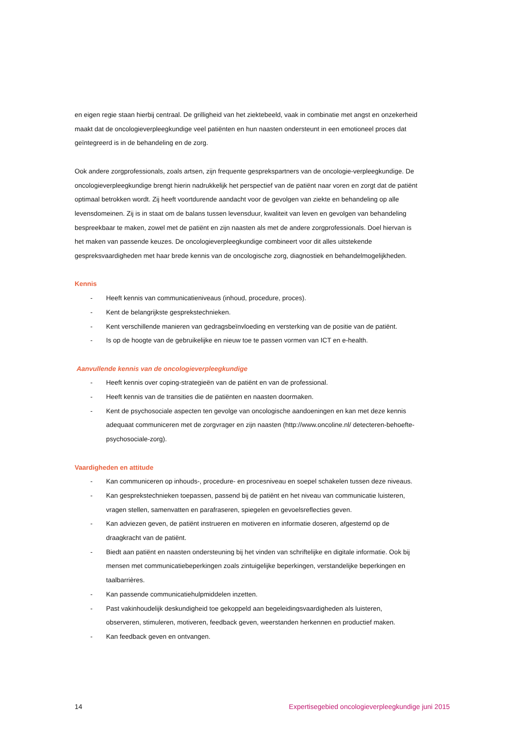en eigen regie staan hierbij centraal. De grilligheid van het ziektebeeld, vaak in combinatie met angst en onzekerheid maakt dat de oncologieverpleegkundige veel patiënten en hun naasten ondersteunt in een emotioneel proces dat geïntegreerd is in de behandeling en de zorg.
Ook andere zorgprofessionals, zoals artsen, zijn frequente gesprekspartners van de oncologie-verpleegkundige. De oncologieverpleegkundige brengt hierin nadrukkelijk het perspectief van de patiënt naar voren en zorgt dat de patiënt optimaal betrokken wordt. Zij heeft voortdurende aandacht voor de gevolgen van ziekte en behandeling op alle levensdomeinen. Zij is in staat om de balans tussen levensduur, kwaliteit van leven en gevolgen van behandeling bespreekbaar te maken, zowel met de patiënt en zijn naasten als met de andere zorgprofessionals. Doel hiervan is het maken van passende keuzes. De oncologieverpleegkundige combineert voor dit alles uitstekende gespreksvaardigheden met haar brede kennis van de oncologische zorg, diagnostiek en behandelmogelijkheden.
Kennis
- Heeft kennis van communicatieniveaus (inhoud, procedure, proces).
- Kent de belangrijkste gesprekstechnieken.
- Kent verschillende manieren van gedragsbeïnvloeding en versterking van de positie van de patiënt.
- Is op de hoogte van de gebruikelijke en nieuw toe te passen vormen van ICT en e-health.
Aanvullende kennis van de oncologieverpleegkundige
- Heeft kennis over coping-strategieën van de patiënt en van de professional.
- Heeft kennis van de transities die de patiënten en naasten doormaken.
- Kent de psychosociale aspecten ten gevolge van oncologische aandoeningen en kan met deze kennis adequaat communiceren met de zorgvrager en zijn naasten (http://www.oncoline.nl/ detecteren-behoefte-psychosociale-zorg).
Vaardigheden en attitude
- Kan communiceren op inhouds-, procedure- en procesniveau en soepel schakelen tussen deze niveaus.
- Kan gesprekstechnieken toepassen, passend bij de patiënt en het niveau van communicatie luisteren, vragen stellen, samenvatten en parafraseren, spiegelen en gevoelsreflecties geven.
- Kan adviezen geven, de patiënt instrueren en motiveren en informatie doseren, afgestemd op de draagkracht van de patiënt.
- Biedt aan patiënt en naasten ondersteuning bij het vinden van schriftelijke en digitale informatie. Ook bij mensen met communicatiebeperkingen zoals zintuigelijke beperkingen, verstandelijke beperkingen en taalbarrières.
- Kan passende communicatiehulpmiddelen inzetten.
- Past vakinhoudelijk deskundigheid toe gekoppeld aan begeleidingsvaardigheden als luisteren, observeren, stimuleren, motiveren, feedback geven, weerstanden herkennen en productief maken.
- Kan feedback geven en ontvangen.
14 Expertisegebied oncologieverpleegkundige juni 2015